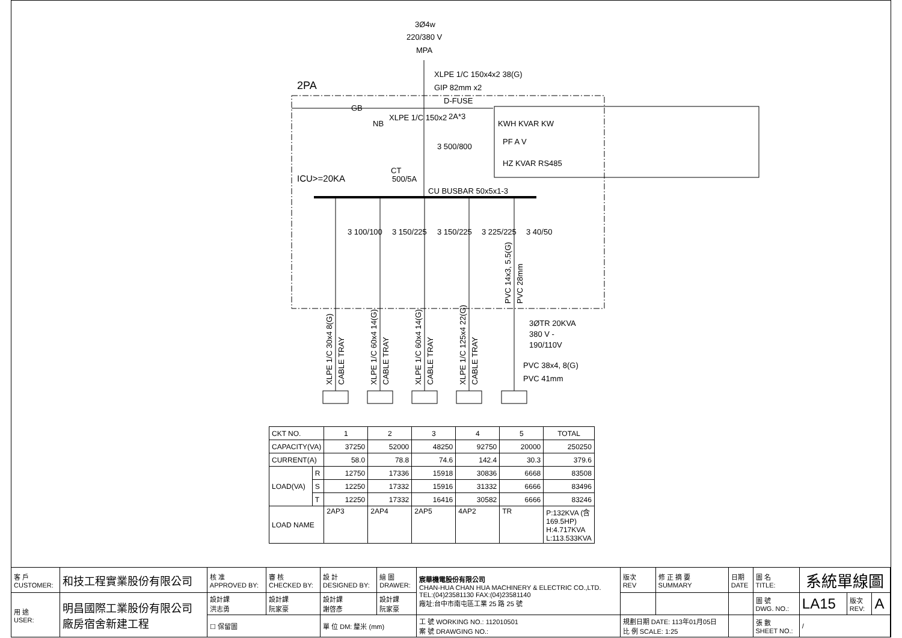3Ø4w
220/380 V
MPA
XLPE 1/C 150x4x2 38(G)
GIP 82mm x2
2PA
D-FUSE
2A*3
GB
NB
XLPE 1/C 150x2
3 500/800
CT
500/5A
ICU>=20KA
CU BUSBAR 50x5x1-3
KWH KVAR KW
PF A V
HZ KVAR RS485
3 100/100
3 150/225
3 150/225
3 225/225
3 40/50
3ØTR 20KVA
380 V -
190/110V
PVC 38x4, 8(G)
PVC 41mm
XLPE 1/C 30x4 8(G)
CABLE TRAY
XLPE 1/C 60x4 14(G)
CABLE TRAY
XLPE 1/C 60x4 14(G)
CABLE TRAY
XLPE 1/C 125x4 22(G)
CABLE TRAY
PVC 14x3, 5.5(G)
PVC 28mm
| CKT NO. | | 1 | 2 | 3 | 4 | 5 | TOTAL |
| CAPACITY(VA) | | 37250 | 52000 | 48250 | 92750 | 20000 | 250250 |
| CURRENT(A) | | 58.0 | 78.8 | 74.6 | 142.4 | 30.3 | 379.6 |
| LOAD(VA) | R | 12750 | 17336 | 15918 | 30836 | 6668 | 83508 |
| | S | 12250 | 17332 | 15916 | 31332 | 6666 | 83496 |
| | T | 12250 | 17332 | 16416 | 30582 | 6666 | 83246 |
| LOAD NAME | | 2AP3 | 2AP4 | 2AP5 | 4AP2 | TR | P:132KVA (含 169.5HP) H:4.717KVA L:113.533KVA |
| 客 戶 CUSTOMER: | 和技工程實業股份有限公司 | 核 准 APPROVED BY: | 審 核 CHECKED BY: | 設 計 DESIGNED BY: | 繪 圖 DRAWER: | 宸華機電股份有限公司 CHAN-HUA CHAN HUA MACHINERY & ELECTRIC CO.,LTD. TEL:(04)23581130 FAX:(04)23581140 廠址:台中市南屯區工業 25 路 25 號 | 版次 REV | 修 正 摘 要 SUMMARY | 日期 DATE | 圖 名 TITLE: | 系統單線圖 | | |
| 用 途 USER: | 明昌國際工業股份有限公司 廠房宿舍新建工程 | 設計課 洪志勇 | 設計課 阮家豪 | 設計課 謝啓彥 | 設計課 阮家豪 | | | | | 圖 號 DWG. NO.: | LA15 | 版次 REV: | A |
| | | ☐ 保留圖 | | 單 位 DM: 釐米 (mm) | | 工 號 WORKING NO.: 112010501 案 號 DRAWGING NO.: | 規劃日期 DATE: 113年01月05日 比 例 SCALE: 1:25 | | | 張 數 SHEET NO.: | / | | |